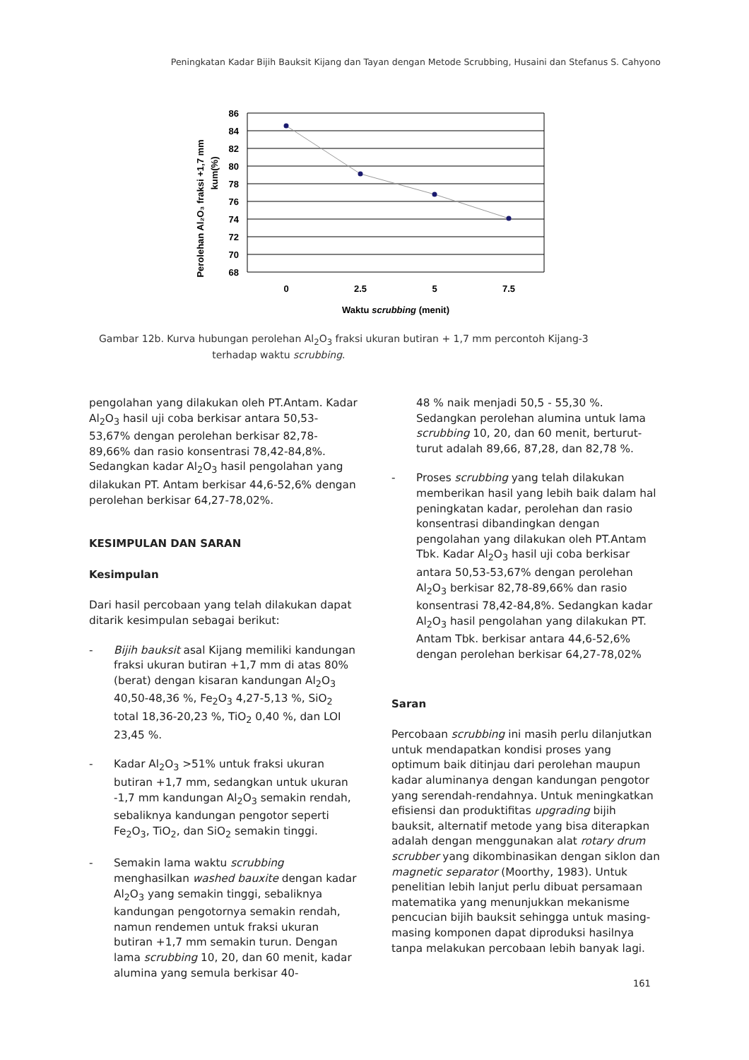Peningkatan Kadar Bijih Bauksit Kijang dan Tayan dengan Metode Scrubbing, Husaini dan Stefanus S. Cahyono
Perolehan Al₂O₃ fraksi +1,7 mm
kum(%)
86
84
82
80
78
76
74
72
70
68
0
2.5
5
7.5
Waktu scrubbing (menit)
Gambar 12b. Kurva hubungan perolehan Al<sub>2</sub>O<sub>3</sub> fraksi ukuran butiran + 1,7 mm percontoh Kijang-3
terhadap waktu scrubbing.
pengolahan yang dilakukan oleh PT.Antam. Kadar Al<sub>2</sub>O<sub>3</sub> hasil uji coba berkisar antara 50,53-53,67% dengan perolehan berkisar 82,78-89,66% dan rasio konsentrasi 78,42-84,8%. Sedangkan kadar Al<sub>2</sub>O<sub>3</sub> hasil pengolahan yang dilakukan PT. Antam berkisar 44,6-52,6% dengan perolehan berkisar 64,27-78,02%.
KESIMPULAN DAN SARAN
Kesimpulan
Dari hasil percobaan yang telah dilakukan dapat ditarik kesimpulan sebagai berikut:
- Bijih bauksit asal Kijang memiliki kandungan fraksi ukuran butiran +1,7 mm di atas 80% (berat) dengan kisaran kandungan Al<sub>2</sub>O<sub>3</sub> 40,50-48,36 %, Fe<sub>2</sub>O<sub>3</sub> 4,27-5,13 %, SiO<sub>2</sub> total 18,36-20,23 %, TiO<sub>2</sub> 0,40 %, dan LOI 23,45 %.
- Kadar Al<sub>2</sub>O<sub>3</sub> >51% untuk fraksi ukuran butiran +1,7 mm, sedangkan untuk ukuran -1,7 mm kandungan Al<sub>2</sub>O<sub>3</sub> semakin rendah, sebaliknya kandungan pengotor seperti Fe<sub>2</sub>O<sub>3</sub>, TiO<sub>2</sub>, dan SiO<sub>2</sub> semakin tinggi.
- Semakin lama waktu scrubbing menghasilkan washed bauxite dengan kadar Al<sub>2</sub>O<sub>3</sub> yang semakin tinggi, sebaliknya kandungan pengotornya semakin rendah, namun rendemen untuk fraksi ukuran butiran +1,7 mm semakin turun. Dengan lama scrubbing 10, 20, dan 60 menit, kadar alumina yang semula berkisar 40-
48 % naik menjadi 50,5 - 55,30 %. Sedangkan perolehan alumina untuk lama scrubbing 10, 20, dan 60 menit, berturut-turut adalah 89,66, 87,28, dan 82,78 %.
- Proses scrubbing yang telah dilakukan memberikan hasil yang lebih baik dalam hal peningkatan kadar, perolehan dan rasio konsentrasi dibandingkan dengan pengolahan yang dilakukan oleh PT.Antam Tbk. Kadar Al<sub>2</sub>O<sub>3</sub> hasil uji coba berkisar antara 50,53-53,67% dengan perolehan Al<sub>2</sub>O<sub>3</sub> berkisar 82,78-89,66% dan rasio konsentrasi 78,42-84,8%. Sedangkan kadar Al<sub>2</sub>O<sub>3</sub> hasil pengolahan yang dilakukan PT. Antam Tbk. berkisar antara 44,6-52,6% dengan perolehan berkisar 64,27-78,02%
Saran
Percobaan scrubbing ini masih perlu dilanjutkan untuk mendapatkan kondisi proses yang optimum baik ditinjau dari perolehan maupun kadar aluminanya dengan kandungan pengotor yang serendah-rendahnya. Untuk meningkatkan efisiensi dan produktifitas upgrading bijih bauksit, alternatif metode yang bisa diterapkan adalah dengan menggunakan alat rotary drum scrubber yang dikombinasikan dengan siklon dan magnetic separator (Moorthy, 1983). Untuk penelitian lebih lanjut perlu dibuat persamaan matematika yang menunjukkan mekanisme pencucian bijih bauksit sehingga untuk masing-masing komponen dapat diproduksi hasilnya tanpa melakukan percobaan lebih banyak lagi.
161